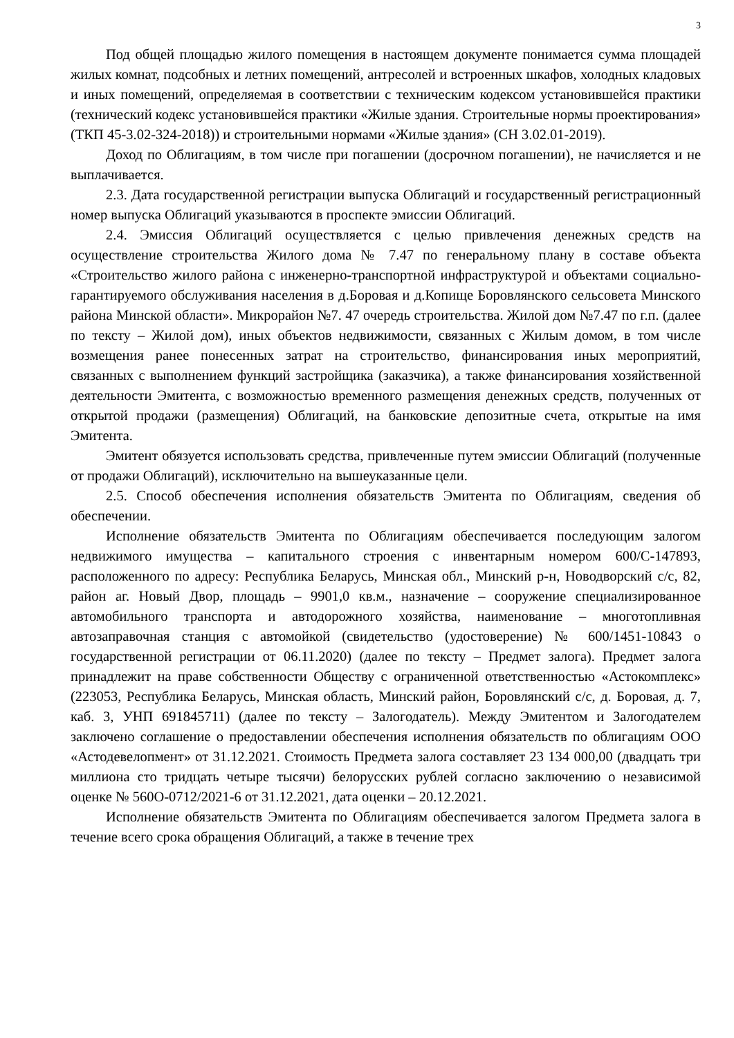3
Под общей площадью жилого помещения в настоящем документе понимается сумма площадей жилых комнат, подсобных и летних помещений, антресолей и встроенных шкафов, холодных кладовых и иных помещений, определяемая в соответствии с техническим кодексом установившейся практики (технический кодекс установившейся практики «Жилые здания. Строительные нормы проектирования» (ТКП 45-3.02-324-2018)) и строительными нормами «Жилые здания» (СН 3.02.01-2019).
Доход по Облигациям, в том числе при погашении (досрочном погашении), не начисляется и не выплачивается.
2.3. Дата государственной регистрации выпуска Облигаций и государственный регистрационный номер выпуска Облигаций указываются в проспекте эмиссии Облигаций.
2.4. Эмиссия Облигаций осуществляется с целью привлечения денежных средств на осуществление строительства Жилого дома № 7.47 по генеральному плану в составе объекта «Строительство жилого района с инженерно-транспортной инфраструктурой и объектами социально-гарантируемого обслуживания населения в д.Боровая и д.Копище Боровлянского сельсовета Минского района Минской области». Микрорайон №7. 47 очередь строительства. Жилой дом №7.47 по г.п. (далее по тексту – Жилой дом), иных объектов недвижимости, связанных с Жилым домом, в том числе возмещения ранее понесенных затрат на строительство, финансирования иных мероприятий, связанных с выполнением функций застройщика (заказчика), а также финансирования хозяйственной деятельности Эмитента, с возможностью временного размещения денежных средств, полученных от открытой продажи (размещения) Облигаций, на банковские депозитные счета, открытые на имя Эмитента.
Эмитент обязуется использовать средства, привлеченные путем эмиссии Облигаций (полученные от продажи Облигаций), исключительно на вышеуказанные цели.
2.5. Способ обеспечения исполнения обязательств Эмитента по Облигациям, сведения об обеспечении.
Исполнение обязательств Эмитента по Облигациям обеспечивается последующим залогом недвижимого имущества – капитального строения с инвентарным номером 600/С-147893, расположенного по адресу: Республика Беларусь, Минская обл., Минский р-н, Новодворский с/с, 82, район аг. Новый Двор, площадь – 9901,0 кв.м., назначение – сооружение специализированное автомобильного транспорта и автодорожного хозяйства, наименование – многотопливная автозаправочная станция с автомойкой (свидетельство (удостоверение) № 600/1451-10843 о государственной регистрации от 06.11.2020) (далее по тексту – Предмет залога). Предмет залога принадлежит на праве собственности Обществу с ограниченной ответственностью «Астокомплекс» (223053, Республика Беларусь, Минская область, Минский район, Боровлянский с/с, д. Боровая, д. 7, каб. 3, УНП 691845711) (далее по тексту – Залогодатель). Между Эмитентом и Залогодателем заключено соглашение о предоставлении обеспечения исполнения обязательств по облигациям ООО «Астодевелопмент» от 31.12.2021. Стоимость Предмета залога составляет 23 134 000,00 (двадцать три миллиона сто тридцать четыре тысячи) белорусских рублей согласно заключению о независимой оценке № 560О-0712/2021-6 от 31.12.2021, дата оценки – 20.12.2021.
Исполнение обязательств Эмитента по Облигациям обеспечивается залогом Предмета залога в течение всего срока обращения Облигаций, а также в течение трех